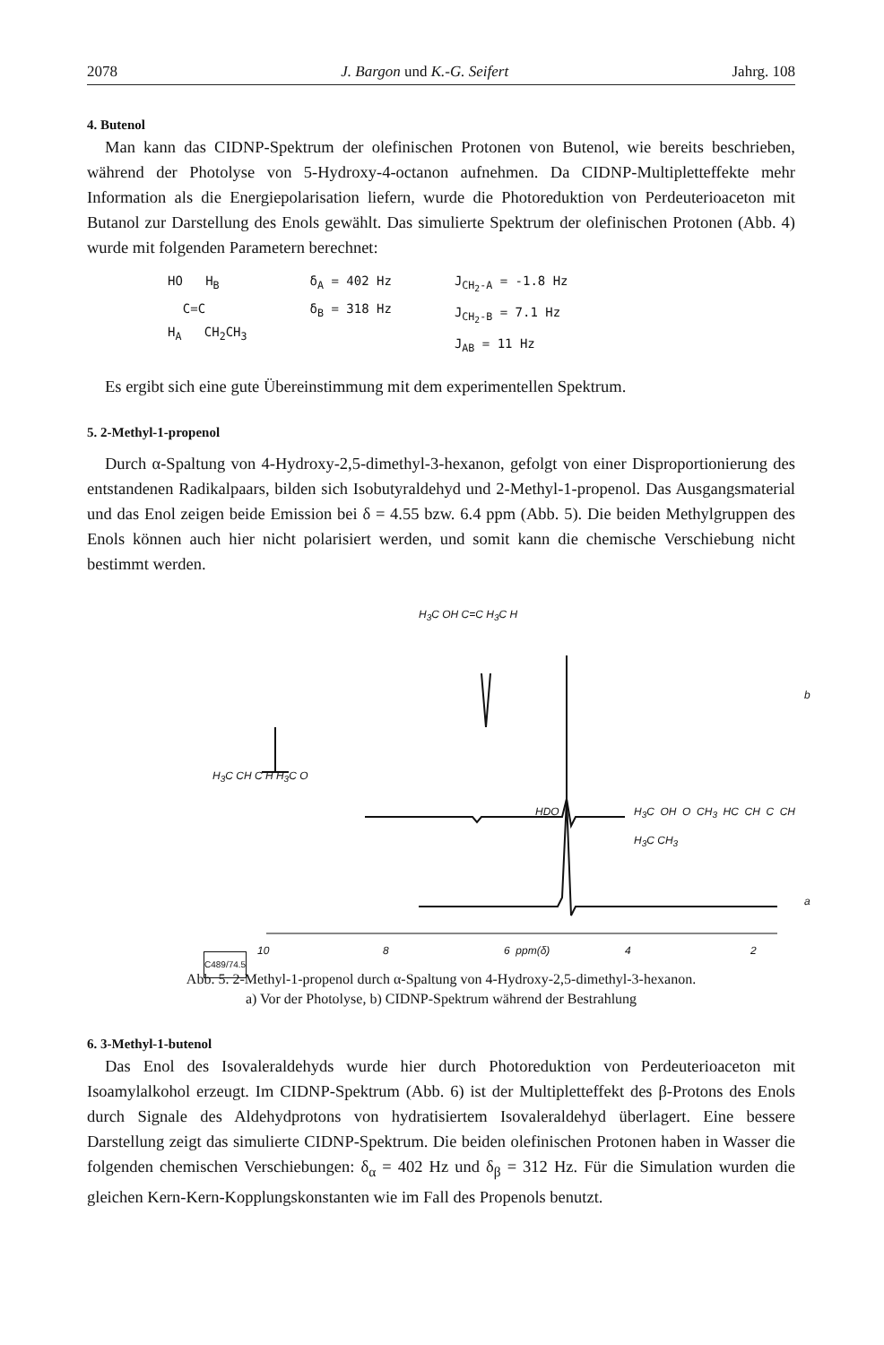2078 J. Bargon und K.-G. Seifert Jahrg. 108
4. Butenol
Man kann das CIDNP-Spektrum der olefinischen Protonen von Butenol, wie bereits beschrieben, während der Photolyse von 5-Hydroxy-4-octanon aufnehmen. Da CIDNP-Multipletteffekte mehr Information als die Energiepolarisation liefern, wurde die Photoreduktion von Perdeuterioaceton mit Butanol zur Darstellung des Enols gewählt. Das simulierte Spektrum der olefinischen Protonen (Abb. 4) wurde mit folgenden Parametern berechnet:
HO H<sub>B</sub>
C=C
H<sub>A</sub> CH<sub>2</sub>CH<sub>3</sub>
δ<sub>A</sub> = 402 Hz
δ<sub>B</sub> = 318 Hz
J<sub>CH<sub>2</sub>-A</sub> = -1.8 Hz
J<sub>CH<sub>2</sub>-B</sub> = 7.1 Hz
J<sub>AB</sub> = 11 Hz
Es ergibt sich eine gute Übereinstimmung mit dem experimentellen Spektrum.
5. 2-Methyl-1-propenol
Durch α-Spaltung von 4-Hydroxy-2,5-dimethyl-3-hexanon, gefolgt von einer Disproportionierung des entstandenen Radikalpaars, bilden sich Isobutyraldehyd und 2-Methyl-1-propenol. Das Ausgangsmaterial und das Enol zeigen beide Emission bei δ = 4.55 bzw. 6.4 ppm (Abb. 5). Die beiden Methylgruppen des Enols können auch hier nicht polarisiert werden, und somit kann die chemische Verschiebung nicht bestimmt werden.
H<sub>3</sub>C OH C=C H<sub>3</sub>C H
b
H<sub>3</sub>C CH C H H<sub>3</sub>C O
HDO H<sub>3</sub>C OH O CH<sub>3</sub> HC CH C CH H<sub>3</sub>C CH<sub>3</sub>
a
10 8 6 ppm(δ) 4 2
C489/74.5
Abb. 5. 2-Methyl-1-propenol durch α-Spaltung von 4-Hydroxy-2,5-dimethyl-3-hexanon.
a) Vor der Photolyse, b) CIDNP-Spektrum während der Bestrahlung
6. 3-Methyl-1-butenol
Das Enol des Isovaleraldehyds wurde hier durch Photoreduktion von Perdeuterioaceton mit Isoamylalkohol erzeugt. Im CIDNP-Spektrum (Abb. 6) ist der Multipletteffekt des β-Protons des Enols durch Signale des Aldehydprotons von hydratisiertem Isovaleraldehyd überlagert. Eine bessere Darstellung zeigt das simulierte CIDNP-Spektrum. Die beiden olefinischen Protonen haben in Wasser die folgenden chemischen Verschiebungen: δ<sub>α</sub> = 402 Hz und δ<sub>β</sub> = 312 Hz. Für die Simulation wurden die gleichen Kern-Kern-Kopplungskonstanten wie im Fall des Propenols benutzt.